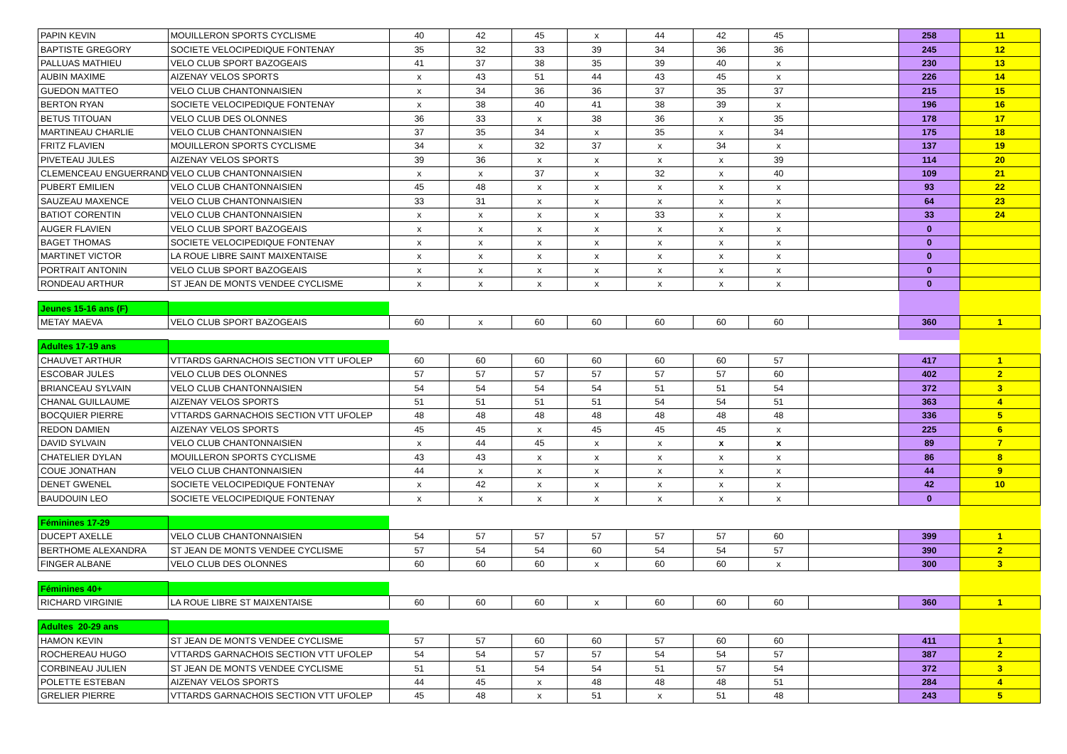| PAPIN KEVIN | MOUILLERON SPORTS CYCLISME | 40 | 42 | 45 | x | 44 | 42 | 45 | | 258 | 11 |
| BAPTISTE GREGORY | SOCIETE VELOCIPEDIQUE FONTENAY | 35 | 32 | 33 | 39 | 34 | 36 | 36 | | 245 | 12 |
| PALLUAS MATHIEU | VELO CLUB SPORT BAZOGEAIS | 41 | 37 | 38 | 35 | 39 | 40 | x | | 230 | 13 |
| AUBIN MAXIME | AIZENAY VELOS SPORTS | x | 43 | 51 | 44 | 43 | 45 | x | | 226 | 14 |
| GUEDON MATTEO | VELO CLUB CHANTONNAISIEN | x | 34 | 36 | 36 | 37 | 35 | 37 | | 215 | 15 |
| BERTON RYAN | SOCIETE VELOCIPEDIQUE FONTENAY | x | 38 | 40 | 41 | 38 | 39 | x | | 196 | 16 |
| BETUS TITOUAN | VELO CLUB DES OLONNES | 36 | 33 | x | 38 | 36 | x | 35 | | 178 | 17 |
| MARTINEAU CHARLIE | VELO CLUB CHANTONNAISIEN | 37 | 35 | 34 | x | 35 | x | 34 | | 175 | 18 |
| FRITZ FLAVIEN | MOUILLERON SPORTS CYCLISME | 34 | x | 32 | 37 | x | 34 | x | | 137 | 19 |
| PIVETEAU JULES | AIZENAY VELOS SPORTS | 39 | 36 | x | x | x | x | 39 | | 114 | 20 |
| CLEMENCEAU ENGUERRAND | VELO CLUB CHANTONNAISIEN | x | x | 37 | x | 32 | x | 40 | | 109 | 21 |
| PUBERT EMILIEN | VELO CLUB CHANTONNAISIEN | 45 | 48 | x | x | x | x | x | | 93 | 22 |
| SAUZEAU MAXENCE | VELO CLUB CHANTONNAISIEN | 33 | 31 | x | x | x | x | x | | 64 | 23 |
| BATIOT CORENTIN | VELO CLUB CHANTONNAISIEN | x | x | x | x | 33 | x | x | | 33 | 24 |
| AUGER FLAVIEN | VELO CLUB SPORT BAZOGEAIS | x | x | x | x | x | x | x | | 0 | |
| BAGET THOMAS | SOCIETE VELOCIPEDIQUE FONTENAY | x | x | x | x | x | x | x | | 0 | |
| MARTINET VICTOR | LA ROUE LIBRE SAINT MAIXENTAISE | x | x | x | x | x | x | x | | 0 | |
| PORTRAIT ANTONIN | VELO CLUB SPORT BAZOGEAIS | x | x | x | x | x | x | x | | 0 | |
| RONDEAU ARTHUR | ST JEAN DE MONTS VENDEE CYCLISME | x | x | x | x | x | x | x | | 0 | |
| Jeunes 15-16 ans (F) | | | | | | | | | | | |
| METAY MAEVA | VELO CLUB SPORT BAZOGEAIS | 60 | x | 60 | 60 | 60 | 60 | 60 | | 360 | 1 |
| Adultes 17-19 ans | | | | | | | | | | | |
| CHAUVET ARTHUR | VTTARDS GARNACHOIS SECTION VTT UFOLEP | 60 | 60 | 60 | 60 | 60 | 60 | 57 | | 417 | 1 |
| ESCOBAR JULES | VELO CLUB DES OLONNES | 57 | 57 | 57 | 57 | 57 | 57 | 60 | | 402 | 2 |
| BRIANCEAU SYLVAIN | VELO CLUB CHANTONNAISIEN | 54 | 54 | 54 | 54 | 51 | 51 | 54 | | 372 | 3 |
| CHANAL GUILLAUME | AIZENAY VELOS SPORTS | 51 | 51 | 51 | 51 | 54 | 54 | 51 | | 363 | 4 |
| BOCQUIER PIERRE | VTTARDS GARNACHOIS SECTION VTT UFOLEP | 48 | 48 | 48 | 48 | 48 | 48 | 48 | | 336 | 5 |
| REDON DAMIEN | AIZENAY VELOS SPORTS | 45 | 45 | x | 45 | 45 | 45 | x | | 225 | 6 |
| DAVID SYLVAIN | VELO CLUB CHANTONNAISIEN | x | 44 | 45 | x | x | x | x | | 89 | 7 |
| CHATELIER DYLAN | MOUILLERON SPORTS CYCLISME | 43 | 43 | x | x | x | x | x | | 86 | 8 |
| COUE JONATHAN | VELO CLUB CHANTONNAISIEN | 44 | x | x | x | x | x | x | | 44 | 9 |
| DENET GWENEL | SOCIETE VELOCIPEDIQUE FONTENAY | x | 42 | x | x | x | x | x | | 42 | 10 |
| BAUDOUIN LEO | SOCIETE VELOCIPEDIQUE FONTENAY | x | x | x | x | x | x | x | | 0 | |
| Féminines 17-29 | | | | | | | | | | | |
| DUCEPT AXELLE | VELO CLUB CHANTONNAISIEN | 54 | 57 | 57 | 57 | 57 | 57 | 60 | | 399 | 1 |
| BERTHOME ALEXANDRA | ST JEAN DE MONTS VENDEE CYCLISME | 57 | 54 | 54 | 60 | 54 | 54 | 57 | | 390 | 2 |
| FINGER ALBANE | VELO CLUB DES OLONNES | 60 | 60 | 60 | x | 60 | 60 | x | | 300 | 3 |
| Féminines 40+ | | | | | | | | | | | |
| RICHARD VIRGINIE | LA ROUE LIBRE ST MAIXENTAISE | 60 | 60 | 60 | x | 60 | 60 | 60 | | 360 | 1 |
| Adultes 20-29 ans | | | | | | | | | | | |
| HAMON KEVIN | ST JEAN DE MONTS VENDEE CYCLISME | 57 | 57 | 60 | 60 | 57 | 60 | 60 | | 411 | 1 |
| ROCHEREAU HUGO | VTTARDS GARNACHOIS SECTION VTT UFOLEP | 54 | 54 | 57 | 57 | 54 | 54 | 57 | | 387 | 2 |
| CORBINEAU JULIEN | ST JEAN DE MONTS VENDEE CYCLISME | 51 | 51 | 54 | 54 | 51 | 57 | 54 | | 372 | 3 |
| POLETTE ESTEBAN | AIZENAY VELOS SPORTS | 44 | 45 | x | 48 | 48 | 48 | 51 | | 284 | 4 |
| GRELIER PIERRE | VTTARDS GARNACHOIS SECTION VTT UFOLEP | 45 | 48 | x | 51 | x | 51 | 48 | | 243 | 5 |